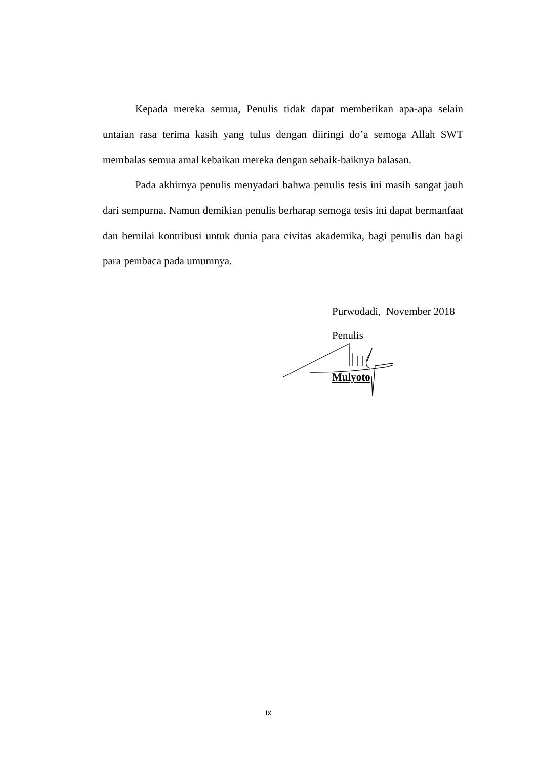Kepada mereka semua, Penulis tidak dapat memberikan apa-apa selain untaian rasa terima kasih yang tulus dengan diiringi do’a semoga Allah SWT membalas semua amal kebaikan mereka dengan sebaik-baiknya balasan.
Pada akhirnya penulis menyadari bahwa penulis tesis ini masih sangat jauh dari sempurna. Namun demikian penulis berharap semoga tesis ini dapat bermanfaat dan bernilai kontribusi untuk dunia para civitas akademika, bagi penulis dan bagi para pembaca pada umumnya.
Purwodadi, November 2018
Penulis
Mulyoto
ix